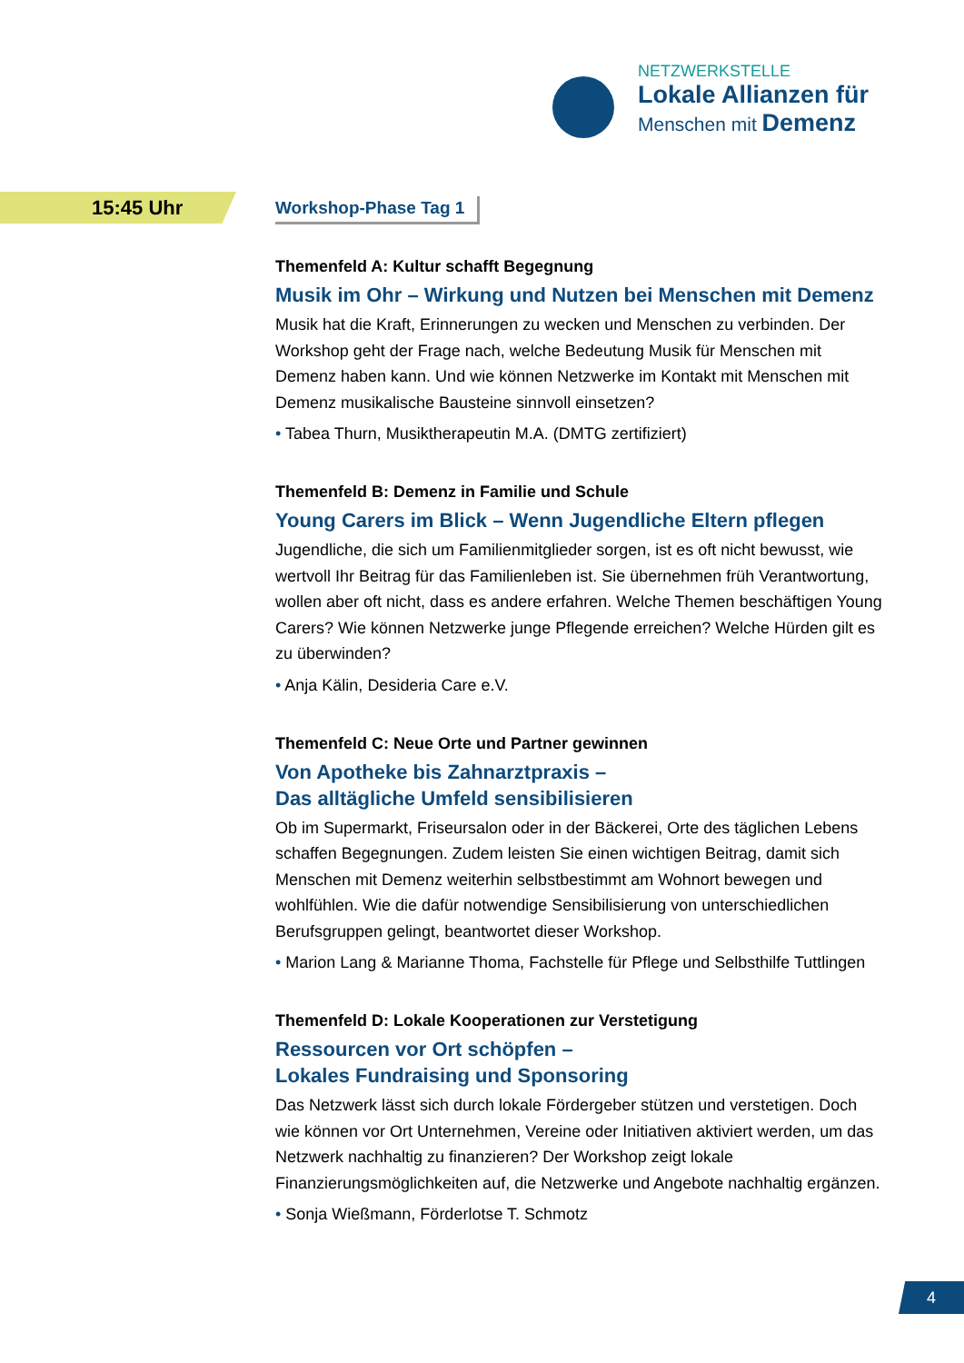NETZWERKSTELLE
Lokale Allianzen für
Menschen mit Demenz
15:45 Uhr
Workshop-Phase Tag 1
Themenfeld A: Kultur schafft Begegnung
Musik im Ohr – Wirkung und Nutzen bei Menschen mit Demenz
Musik hat die Kraft, Erinnerungen zu wecken und Menschen zu verbinden. Der Workshop geht der Frage nach, welche Bedeutung Musik für Menschen mit Demenz haben kann. Und wie können Netzwerke im Kontakt mit Menschen mit Demenz musikalische Bausteine sinnvoll einsetzen?
• Tabea Thurn, Musiktherapeutin M.A. (DMTG zertifiziert)
Themenfeld B: Demenz in Familie und Schule
Young Carers im Blick – Wenn Jugendliche Eltern pflegen
Jugendliche, die sich um Familienmitglieder sorgen, ist es oft nicht bewusst, wie wertvoll Ihr Beitrag für das Familienleben ist. Sie übernehmen früh Verantwortung, wollen aber oft nicht, dass es andere erfahren. Welche Themen beschäftigen Young Carers? Wie können Netzwerke junge Pflegende erreichen? Welche Hürden gilt es zu überwinden?
• Anja Kälin, Desideria Care e.V.
Themenfeld C: Neue Orte und Partner gewinnen
Von Apotheke bis Zahnarztpraxis –
Das alltägliche Umfeld sensibilisieren
Ob im Supermarkt, Friseursalon oder in der Bäckerei, Orte des täglichen Lebens schaffen Begegnungen. Zudem leisten Sie einen wichtigen Beitrag, damit sich Menschen mit Demenz weiterhin selbstbestimmt am Wohnort bewegen und wohlfühlen. Wie die dafür notwendige Sensibilisierung von unterschiedlichen Berufsgruppen gelingt, beantwortet dieser Workshop.
• Marion Lang & Marianne Thoma, Fachstelle für Pflege und Selbsthilfe Tuttlingen
Themenfeld D: Lokale Kooperationen zur Verstetigung
Ressourcen vor Ort schöpfen –
Lokales Fundraising und Sponsoring
Das Netzwerk lässt sich durch lokale Fördergeber stützen und verstetigen. Doch wie können vor Ort Unternehmen, Vereine oder Initiativen aktiviert werden, um das Netzwerk nachhaltig zu finanzieren? Der Workshop zeigt lokale Finanzierungsmöglichkeiten auf, die Netzwerke und Angebote nachhaltig ergänzen.
• Sonja Wießmann, Förderlotse T. Schmotz
4